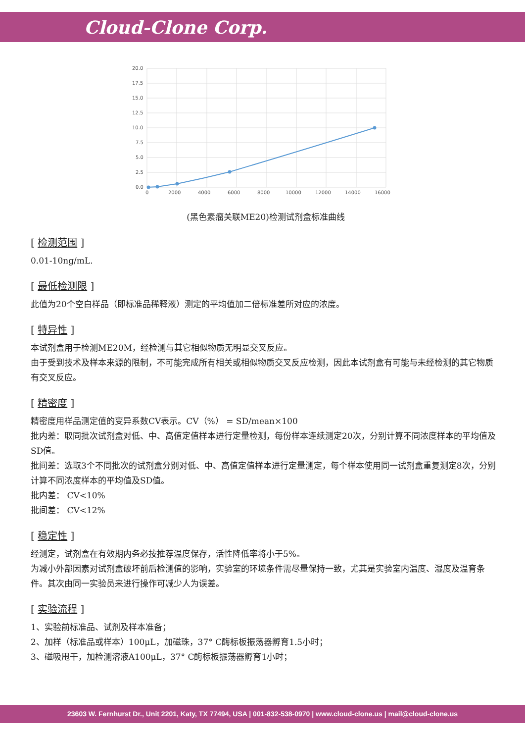Cloud-Clone Corp.
20.0
17.5
15.0
12.5
10.0
7.5
5.0
2.5
0.0
0
2000
4000
6000
8000
10000
12000
14000
16000
(黑色素瘤关联ME20)检测试剂盒标准曲线
[ 检测范围 ]
0.01-10ng/mL.
[ 最低检测限 ]
此值为20个空白样品（即标准品稀释液）测定的平均值加二倍标准差所对应的浓度。
[ 特异性 ]
本试剂盒用于检测ME20M，经检测与其它相似物质无明显交叉反应。
由于受到技术及样本来源的限制，不可能完成所有相关或相似物质交叉反应检测，因此本试剂盒有可能与未经检测的其它物质有交叉反应。
[ 精密度 ]
精密度用样品测定值的变异系数CV表示。CV（%） = SD/mean×100
批内差：取同批次试剂盒对低、中、高值定值样本进行定量检测，每份样本连续测定20次，分别计算不同浓度样本的平均值及SD值。
批间差：选取3个不同批次的试剂盒分别对低、中、高值定值样本进行定量测定，每个样本使用同一试剂盒重复测定8次，分别计算不同浓度样本的平均值及SD值。
批内差： CV<10%
批间差： CV<12%
[ 稳定性 ]
经测定，试剂盒在有效期内务必按推荐温度保存，活性降低率将小于5%。
为减小外部因素对试剂盒破坏前后检测值的影响，实验室的环境条件需尽量保持一致，尤其是实验室内温度、湿度及温育条件。其次由同一实验员来进行操作可减少人为误差。
[ 实验流程 ]
1、实验前标准品、试剂及样本准备；
2、加样（标准品或样本）100μL，加磁珠，37° C酶标板振荡器孵育1.5小时；
3、磁吸甩干，加检测溶液A100μL，37° C酶标板振荡器孵育1小时；
23603 W. Fernhurst Dr., Unit 2201, Katy, TX 77494, USA | 001-832-538-0970 | www.cloud-clone.us | mail@cloud-clone.us